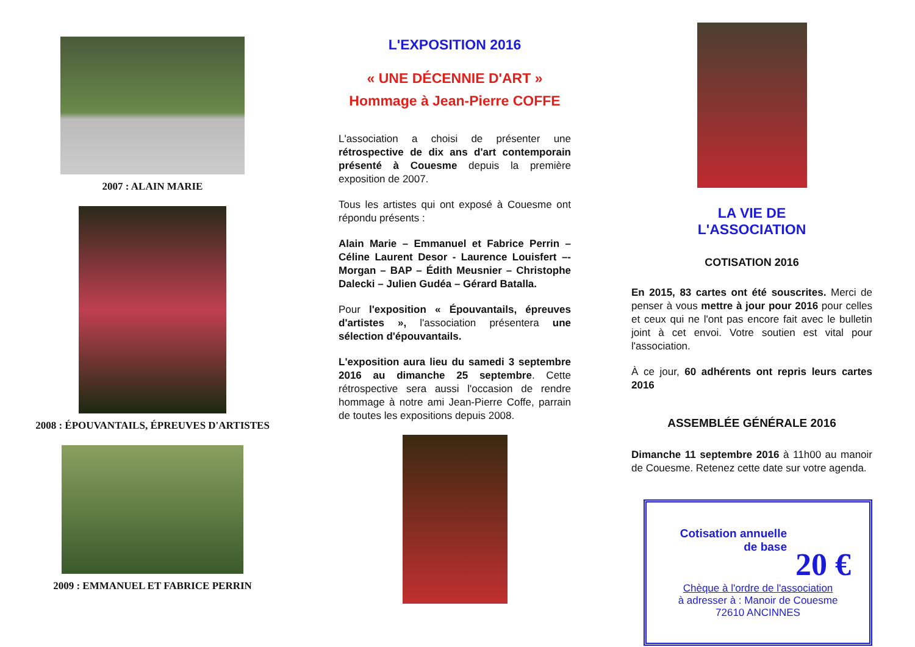2007 : ALAIN MARIE
2008 : ÉPOUVANTAILS, ÉPREUVES D'ARTISTES
2009 : EMMANUEL ET FABRICE PERRIN
L'EXPOSITION 2016
« UNE DÉCENNIE D'ART »
Hommage à Jean-Pierre COFFE
L'association a choisi de présenter une rétrospective de dix ans d'art contemporain présenté à Couesme depuis la première exposition de 2007.
Tous les artistes qui ont exposé à Couesme ont répondu présents :
Alain Marie – Emmanuel et Fabrice Perrin – Céline Laurent Desor - Laurence Louisfert –- Morgan – BAP – Édith Meusnier – Christophe Dalecki – Julien Gudéa – Gérard Batalla.
Pour l'exposition « Épouvantails, épreuves d'artistes », l'association présentera une sélection d'épouvantails.
L'exposition aura lieu du samedi 3 septembre 2016 au dimanche 25 septembre. Cette rétrospective sera aussi l'occasion de rendre hommage à notre ami Jean-Pierre Coffe, parrain de toutes les expositions depuis 2008.
LA VIE DE
L'ASSOCIATION
COTISATION 2016
En 2015, 83 cartes ont été souscrites. Merci de penser à vous mettre à jour pour 2016 pour celles et ceux qui ne l'ont pas encore fait avec le bulletin joint à cet envoi. Votre soutien est vital pour l'association.
À ce jour, 60 adhérents ont repris leurs cartes 2016
ASSEMBLÉE GÉNÉRALE 2016
Dimanche 11 septembre 2016 à 11h00 au manoir de Couesme. Retenez cette date sur votre agenda.
Cotisation annuelle
de base
20 €
Chèque à l'ordre de l'association
à adresser à : Manoir de Couesme
72610 ANCINNES